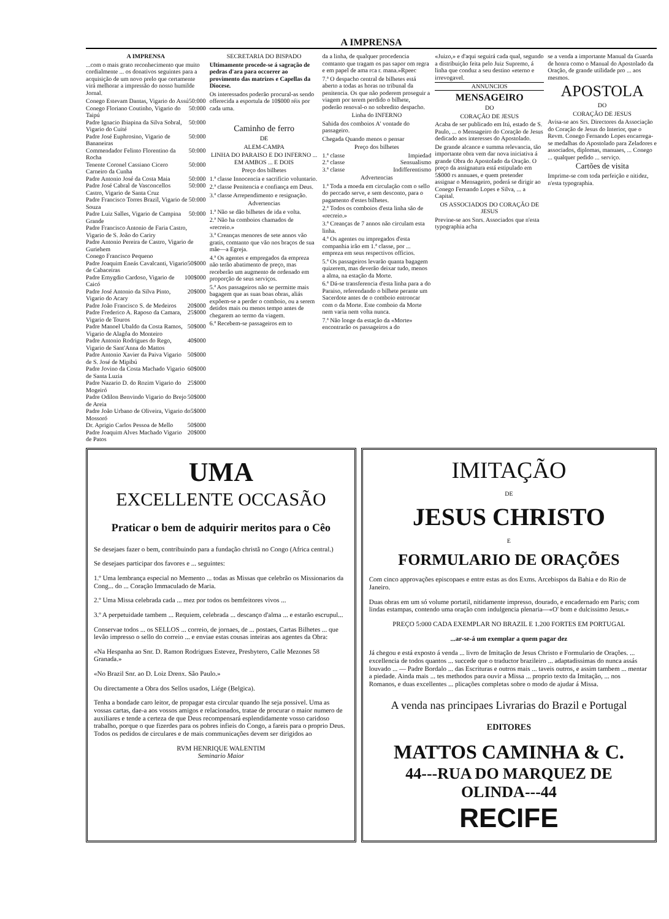A IMPRENSA
A IMPRENSA
...com o mais grato reconhecimento que muito cordialmente ... os donativos seguintes para a acquisição de um novo prelo que certamente virá melhorar a impressão do nosso humilde Jornal.
Conego Estevam Dantas, Vigario do Assú 50:000
Conego Floriano Coutinho, Vigario do Taipú 50:000
Padre Ignacio Ibiapina da Silva Sobral, Vigario do Cuité 50:000
Padre José Euphrosino, Vigario de Bananeiras 50:000
Commendador Felinto Florentino da Rocha 50:000
Tenente Coronel Cassiano Cicero Carneiro da Cunha 50:000
Padre Antonio José da Costa Maia 50:000
Padre José Cabral de Vasconcellos Castro, Vigario de Santa Cruz 50:000
Padre Francisco Torres Brazil, Vigario de Souza 50:000
Padre Luiz Salles, Vigario de Campina Grande 50:000
Padre Francisco Antonio de Faria Castro, Vigario de S. João do Cariry
Padre Antonio Pereira de Castro, Vigario de Guriehem
Conego Francisco Pequeno
Padre Joaquim Eneás Cavalcanti, Vigario de Cabaceiras 50$000
Padre Emygdio Cardoso, Vigario de Caicó 100$000
Padre José Antonio da Silva Pinto, Vigario do Acary 20$000
Padre João Francisco S. de Medeiros 20$000
Padre Frederico A. Raposo da Camara, Vigario de Touros 25$000
Padre Manoel Ubaldo da Costa Ramos, Vigario de Alagôa do Monteiro 50$000
Padre Antonio Rodrigues do Rego, Vigario de Sant'Anna do Mattos 40$000
Padre Antonio Xavier da Paiva Vigario de S. José de Mipibú 50$000
Padre Jovino da Costa Machado Vigario de Santa Luzia 60$000
Padre Nazario D. do Rozim Vigario do Mogeiró 25$000
Padre Odilon Benvindo Vigario do Brejo de Areia 50$000
Padre João Urbano de Oliveira, Vigario do Mossoró 5$000
Dr. Aprigio Carlos Pessoa de Mello 50$000
Padre Joaquim Alves Machado Vigario de Patos 20$000
SECRETARIA DO BISPADO
Ultimamente procede-se á sagração de pedras d'ara para occorrer ao provimento das matrizes e Capellas da Diocese.
Os interessados poderão procural-as sendo offerecida a esportula de 10$000 réis por cada uma.
Caminho de ferro
DE
ALEM-CAMPA
LINHA DO PARAISO E DO INFERNO ... EM AMBOS ... E DOIS
Preço dos bilhetes
1.ª classe Innocencia e sacrificio voluntario.
2.ª classe Penitencia e confiança em Deus.
3.ª classe Arrependimento e resignação.
Advertencias
1.ª Não se dão bilhetes de ida e volta.
2.ª Não ha comboios chamados de «recreio.»
3.ª Creanças menores de sete annos vão gratis, comtanto que vão nos braços de sua mãe—a Egreja.
4.ª Os agentes e empregados da empreza não terão abatimento de preço, mas receberão um augmento de ordenado em proporção de seus serviços.
5.ª Aos passageiros não se permitte mais bagagem que as suas boas obras, aliás expõem-se a perder o comboio, ou a serem detidos mais ou menos tempo antes de chegarem ao termo da viagem.
6.ª Recebem-se passageiros em to
da a linha, de qualquer procedencia comtanto que tragam os pas sapor om regra e em papel de ama rca r. mana.»Rpeec
7.ª O despacho central de bilhetes está aberto a todas as horas no tribunal da penitencia. Os que não poderem proseguir a viagem por terem perdido o bilhete, poderão renoval-o no sobredito despacho.
Linha do INFERNO
Sahida dos comboios A' vontade do passageiro.
Chegada Quando menos o pensar
Preço dos bilhetes
1.ª classe Impiedad
2.ª classe Sensualismo
3.ª classe Indifferentismo
Advertencias
1.ª Toda a moeda em circulação com o sello do peccado serve, e sem desconto, para o pagamento d'estes bilhetes.
2.ª Todos os comboios d'esta linha são de «recreio.»
3.ª Creanças de 7 annos não circulam esta linha.
4.ª Os agentes ou impregados d'esta companhia irão em 1.ª classe, por ... empreza em seus respectivos officios.
5.ª Os passageiros levarão quanta bagagem quizerem, mas deverão deixar tudo, menos a alma, na estação da Morte.
6.ª Dá-se transferencia d'esta linha para a do Paraiso, referendando o bilhete perante um Sacerdote antes de o comboio entroncar com o da Morte. Este comboio da Morte nem varia nem volta nunca.
7.ª Não longe da estação da «Morte» encontrarão os passageiros a do
«Juizo,» e d'aqui seguirá cada qual, segundo a distribuição feita pelo Juiz Supremo, á linha que conduz a seu destino «eterno e irrevogavel.
ANNUNCIOS
MENSAGEIRO
DO
CORAÇÃO DE JESUS
Acaba de ser publicado em Itú, estado de S. Paulo, ... o Mensageiro do Coração de Jesus dedicado aos interesses do Apostolado.
De grande alcance e summa relevancia, tão importante obra vem dar nova iniciativa á grande Obra do Apostolado da Oração. O preço da assignatura está estipulado em 5$000 rs annuaes, e quem pretender assignar o Mensageiro, poderá se dirigir ao Conego Fernando Lopes e Silva, ... a Capital.
OS ASSOCIADOS DO CORAÇÃO DE JESUS
Previne-se aos Snrs. Associados que n'esta typographia acha
se a venda a importante Manual da Guarda de honra como o Manual do Apostolado da Oração, de grande utilidade pro ... aos mesmos.
APOSTOLA
DO
CORAÇÃO DE JESUS
Avisa-se aos Srs. Directores da Associação do Coração de Jesus do Interior, que o Revm. Conego Fernando Lopes encarrega-se medalhas do Apostolado para Zeladores e associados, diplomas, manuaes, ... Conego ... qualquer pedido ... serviço.
Cartões de visita
Imprime-se com toda perfeição e nitidez, n'esta typographia.
UMA
EXCELLENTE OCCASÃO
Praticar o bem de adquirir meritos para o Cêo
Se desejaes fazer o bem, contribuindo para a fundação christã no Congo (Africa central.)
Se desejaes participar dos favores e ... seguintes:
1.º Uma lembrança especial no Memento ... todas as Missas que celebrão os Missionarios da Cong... do ... Coração Immaculado de Maria.
2.º Uma Missa celebrada cada ... mez por todos os bemfeitores vivos ...
3.º A perpetuidade tambem ... Requiem, celebrada ... descanço d'alma ... e estarão escrupul...
Conservae todos ... os SELLOS ... correio, de jornaes, de ... postaes, Cartas Bilhetes ... que levão impresso o sello do correio ... e enviae estas cousas inteiras aos agentes da Obra:
«Na Hespanha ao Snr. D. Ramon Rodrigues Estevez, Presbytero, Calle Mezones 58 Granada.»
«No Brazil Snr. ao D. Loiz Drenx. São Paulo.»
Ou directamente a Obra dos Sellos usados, Liége (Belgica).
Tenha a bondade caro leitor, de propagar esta circular quando lhe seja possivel. Uma as vossas cartas, dae-a aos vossos amigos e relacionados, tratae de procurar o maior numero de auxiliares e tende a certeza de que Deus recompensará esplendidamente vosso caridoso trabalho, porque o que fizerdes para os pobres infieis do Congo, a fareis para o proprio Deus. Todos os pedidos de circulares e de mais communicações devem ser dirigidos ao
RVM HENRIQUE WALENTIM
Seminario Maior
IMITAÇÃO
DE
JESUS CHRISTO
E
FORMULARIO DE ORAÇÕES
Com cinco approvações episcopaes e entre estas as dos Exms. Arcebispos da Bahia e do Rio de Janeiro.
Duas obras em um só volume portatil, nitidamente impresso, dourado, e encadernado em Paris; com lindas estampas, contendo uma oração com indulgencia plenaria—«O' bom e dulcissimo Jesus.»
PREÇO 5:000 CADA EXEMPLAR NO BRAZIL E 1.200 FORTES EM PORTUGAL
...ar-se-á um exemplar a quem pagar dez
Já chegou e está exposto á venda ... livro de Imitação de Jesus Christo e Formulario de Orações. ... excellencia de todos quantos ... succede que o traductor brazileiro ... adaptadissimas do nunca assás louvado ... — Padre Bordalo ... das Escrituras e outros mais ... taveis outros, e assim tambem ... mentar a piedade. Ainda mais ... tes methodos para ouvir a Missa ... proprio texto da Imitação, ... nos Romanos, e duas excellentes ... plicações completas sobre o modo de ajudar á Missa.
A venda nas principaes Livrarias do Brazil e Portugal
EDITORES
MATTOS CAMINHA & C.
44---RUA DO MARQUEZ DE OLINDA---44
RECIFE